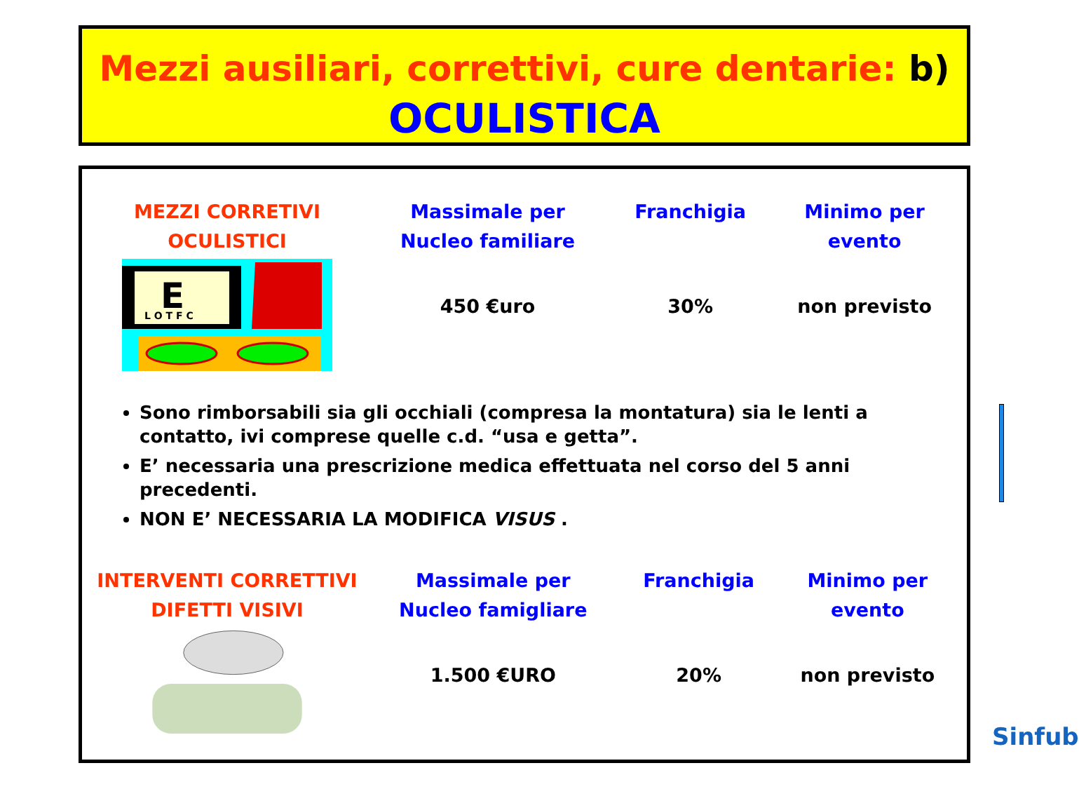Mezzi ausiliari, correttivi, cure dentarie: b)
OCULISTICA
| MEZZI CORRETIVI OCULISTICI E L O T F C | Massimale per Nucleo familiare | Franchigia | Minimo per evento |
| --- | --- | --- | --- |
| | 450 €uro | 30% | non previsto |
Sono rimborsabili sia gli occhiali (compresa la montatura) sia le lenti a contatto, ivi comprese quelle c.d. “usa e getta”.
E’ necessaria una prescrizione medica effettuata nel corso del 5 anni precedenti.
NON E’ NECESSARIA LA MODIFICA VISUS .
| INTERVENTI CORRETTIVI DIFETTI VISIVI | Massimale per Nucleo famigliare | Franchigia | Minimo per evento |
| --- | --- | --- | --- |
| | 1.500 €URO | 20% | non previsto |
Sinfub